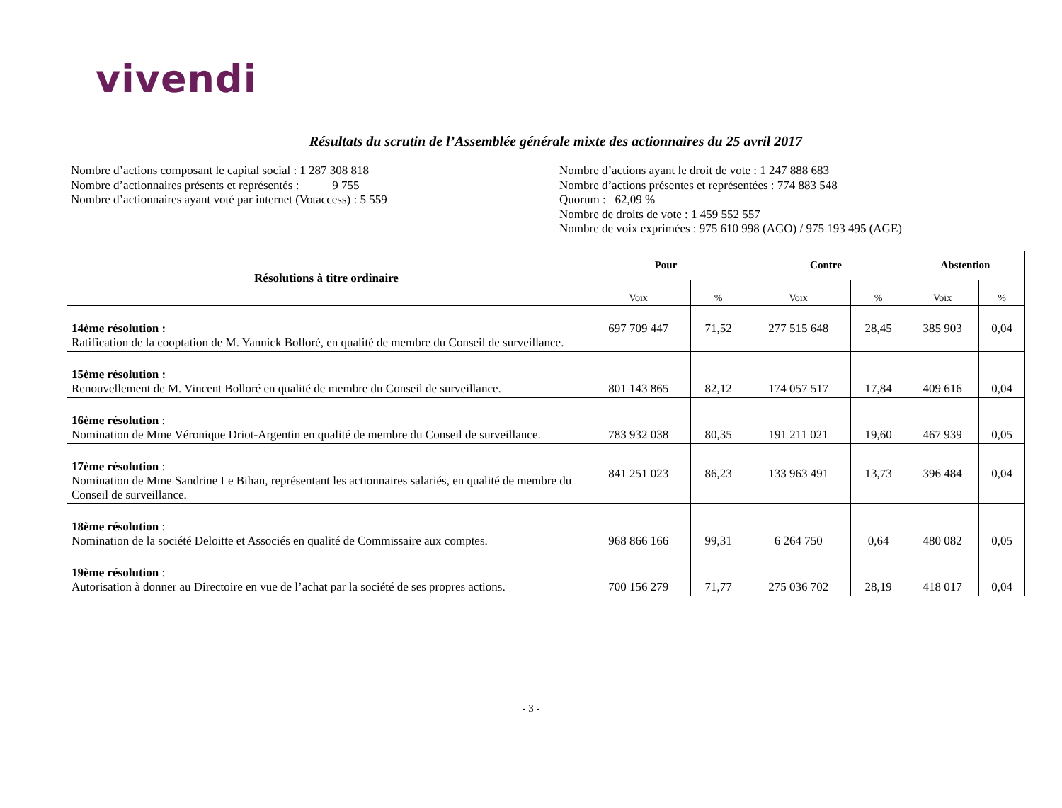vivendi
Résultats du scrutin de l’Assemblée générale mixte des actionnaires du 25 avril 2017
Nombre d’actions composant le capital social : 1 287 308 818
Nombre d’actionnaires présents et représentés : 9 755
Nombre d’actionnaires ayant voté par internet (Votaccess) : 5 559
Nombre d’actions ayant le droit de vote : 1 247 888 683
Nombre d’actions présentes et représentées : 774 883 548
Quorum : 62,09 %
Nombre de droits de vote : 1 459 552 557
Nombre de voix exprimées : 975 610 998 (AGO) / 975 193 495 (AGE)
| Résolutions à titre ordinaire | Pour | | Contre | | Abstention | |
| --- | --- | --- | --- | --- | --- | --- |
| | Voix | % | Voix | % | Voix | % |
| 14ème résolution : Ratification de la cooptation de M. Yannick Bolloré, en qualité de membre du Conseil de surveillance. | 697 709 447 | 71,52 | 277 515 648 | 28,45 | 385 903 | 0,04 |
| 15ème résolution : Renouvellement de M. Vincent Bolloré en qualité de membre du Conseil de surveillance. | 801 143 865 | 82,12 | 174 057 517 | 17,84 | 409 616 | 0,04 |
| 16ème résolution : Nomination de Mme Véronique Driot-Argentin en qualité de membre du Conseil de surveillance. | 783 932 038 | 80,35 | 191 211 021 | 19,60 | 467 939 | 0,05 |
| 17ème résolution : Nomination de Mme Sandrine Le Bihan, représentant les actionnaires salariés, en qualité de membre du Conseil de surveillance. | 841 251 023 | 86,23 | 133 963 491 | 13,73 | 396 484 | 0,04 |
| 18ème résolution : Nomination de la société Deloitte et Associés en qualité de Commissaire aux comptes. | 968 866 166 | 99,31 | 6 264 750 | 0,64 | 480 082 | 0,05 |
| 19ème résolution : Autorisation à donner au Directoire en vue de l’achat par la société de ses propres actions. | 700 156 279 | 71,77 | 275 036 702 | 28,19 | 418 017 | 0,04 |
- 3 -